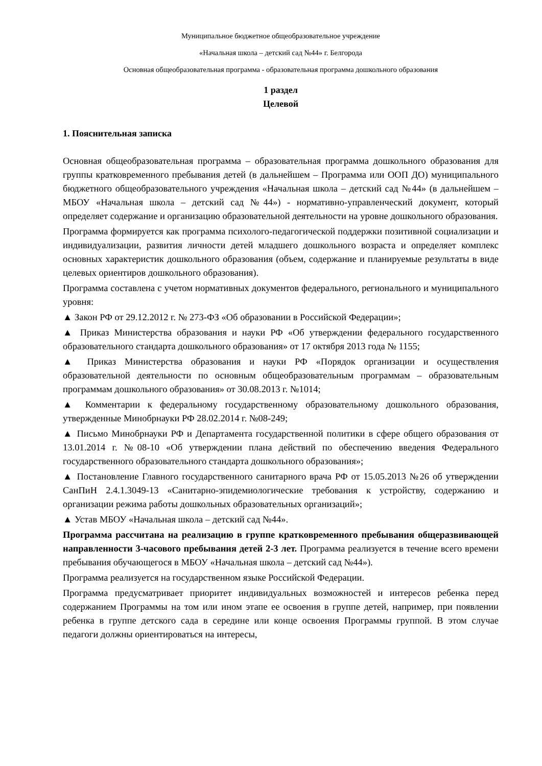Муниципальное бюджетное общеобразовательное учреждение
«Начальная школа – детский сад №44» г. Белгорода
Основная общеобразовательная программа - образовательная программа дошкольного образования
1 раздел
Целевой
1. Пояснительная записка
Основная общеобразовательная программа – образовательная программа дошкольного образования для группы кратковременного пребывания детей (в дальнейшем – Программа или ООП ДО) муниципального бюджетного общеобразовательного учреждения «Начальная школа – детский сад №44» (в дальнейшем – МБОУ «Начальная школа – детский сад №44») - нормативно-управленческий документ, который определяет содержание и организацию образовательной деятельности на уровне дошкольного образования.
Программа формируется как программа психолого-педагогической поддержки позитивной социализации и индивидуализации, развития личности детей младшего дошкольного возраста и определяет комплекс основных характеристик дошкольного образования (объем, содержание и планируемые результаты в виде целевых ориентиров дошкольного образования).
Программа составлена с учетом нормативных документов федерального, регионального и муниципального уровня:
▲ Закон РФ от 29.12.2012 г. № 273-ФЗ «Об образовании в Российской Федерации»;
▲ Приказ Министерства образования и науки РФ «Об утверждении федерального государственного образовательного стандарта дошкольного образования» от 17 октября 2013 года № 1155;
▲ Приказ Министерства образования и науки РФ «Порядок организации и осуществления образовательной деятельности по основным общеобразовательным программам – образовательным программам дошкольного образования» от 30.08.2013 г. №1014;
▲ Комментарии к федеральному государственному образовательному дошкольного образования, утвержденные Минобрнауки РФ 28.02.2014 г. №08-249;
▲ Письмо Минобрнауки РФ и Департамента государственной политики в сфере общего образования от 13.01.2014 г. №08-10 «Об утверждении плана действий по обеспечению введения Федерального государственного образовательного стандарта дошкольного образования»;
▲ Постановление Главного государственного санитарного врача РФ от 15.05.2013 №26 об утверждении СанПиН 2.4.1.3049-13 «Санитарно-эпидемиологические требования к устройству, содержанию и организации режима работы дошкольных образовательных организаций»;
▲ Устав МБОУ «Начальная школа – детский сад №44».
Программа рассчитана на реализацию в группе кратковременного пребывания общеразвивающей направленности 3-часового пребывания детей 2-3 лет. Программа реализуется в течение всего времени пребывания обучающегося в МБОУ «Начальная школа – детский сад №44»).
Программа реализуется на государственном языке Российской Федерации.
Программа предусматривает приоритет индивидуальных возможностей и интересов ребенка перед содержанием Программы на том или ином этапе ее освоения в группе детей, например, при появлении ребенка в группе детского сада в середине или конце освоения Программы группой. В этом случае педагоги должны ориентироваться на интересы,